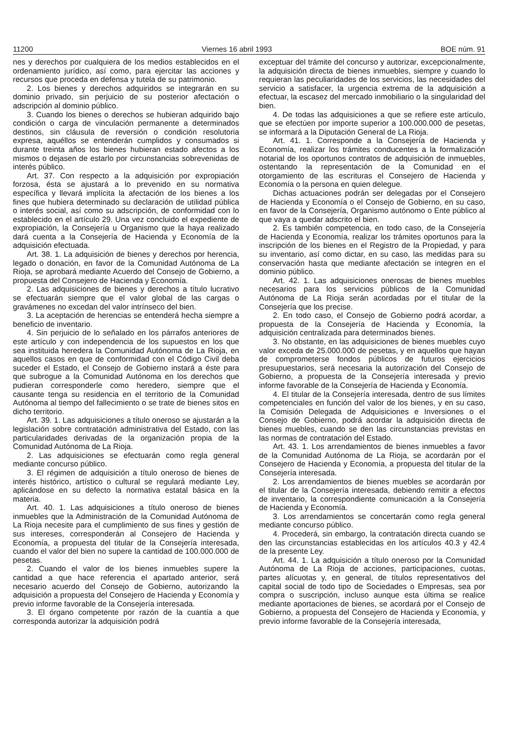11200 Viernes 16 abril 1993 BOE núm. 91
nes y derechos por cualquiera de los medios establecidos en el ordenamiento jurídico, así como, para ejercitar las acciones y recursos que proceda en defensa y tutela de su patrimonio.
2. Los bienes y derechos adquiridos se integrarán en su dominio privado, sin perjuicio de su posterior afectación o adscripción al dominio público.
3. Cuando los bienes o derechos se hubieran adquirido bajo condición o carga de vinculación permanente a determinados destinos, sin cláusula de reversión o condición resolutoria expresa, aquéllos se entenderán cumplidos y consumados si durante treinta años los bienes hubieran estado afectos a los mismos o dejasen de estarlo por circunstancias sobrevenidas de interés público.
Art. 37. Con respecto a la adquisición por expropiación forzosa, ésta se ajustará a lo prevenido en su normativa específica y llevará implícita la afectación de los bienes a los fines que hubiera determinado su declaración de utilidad pública o interés social, así como su adscripción, de conformidad con lo establecido en el artículo 29. Una vez concluido el expediente de expropiación, la Consejería u Organismo que la haya realizado dará cuenta a la Consejería de Hacienda y Economía de la adquisición efectuada.
Art. 38. 1. La adquisición de bienes y derechos por herencia, legado o donación, en favor de la Comunidad Autónoma de La Rioja, se aprobará mediante Acuerdo del Consejo de Gobierno, a propuesta del Consejero de Hacienda y Economía.
2. Las adquisiciones de bienes y derechos a título lucrativo se efectuarán siempre que el valor global de las cargas o gravámenes no excedan del valor intrínseco del bien.
3. La aceptación de herencias se entenderá hecha siempre a beneficio de inventario.
4. Sin perjuicio de lo señalado en los párrafos anteriores de este artículo y con independencia de los supuestos en los que sea instituida heredera la Comunidad Autónoma de La Rioja, en aquellos casos en que de conformidad con el Código Civil deba suceder el Estado, el Consejo de Gobierno instará a éste para que subrogue a la Comunidad Autónoma en los derechos que pudieran corresponderle como heredero, siempre que el causante tenga su residencia en el territorio de la Comunidad Autónoma al tiempo del fallecimiento o se trate de bienes sitos en dicho territorio.
Art. 39. 1. Las adquisiciones a título oneroso se ajustarán a la legislación sobre contratación administrativa del Estado, con las particularidades derivadas de la organización propia de la Comunidad Autónoma de La Rioja.
2. Las adquisiciones se efectuarán como regla general mediante concurso público.
3. El régimen de adquisición a título oneroso de bienes de interés histórico, artístico o cultural se regulará mediante Ley, aplicándose en su defecto la normativa estatal básica en la materia.
Art. 40. 1. Las adquisiciones a título oneroso de bienes inmuebles que la Administración de la Comunidad Autónoma de La Rioja necesite para el cumplimiento de sus fines y gestión de sus intereses, corresponderán al Consejero de Hacienda y Economía, a propuesta del titular de la Consejería interesada, cuando el valor del bien no supere la cantidad de 100.000.000 de pesetas.
2. Cuando el valor de los bienes inmuebles supere la cantidad a que hace referencia el apartado anterior, será necesario acuerdo del Consejo de Gobierno, autorizando la adquisición a propuesta del Consejero de Hacienda y Economía y previo informe favorable de la Consejería interesada.
3. El órgano competente por razón de la cuantía a que corresponda autorizar la adquisición podrá
exceptuar del trámite del concurso y autorizar, excepcionalmente, la adquisición directa de bienes inmuebles, siempre y cuando lo requieran las peculiaridades de los servicios, las necesidades del servicio a satisfacer, la urgencia extrema de la adquisición a efectuar, la escasez del mercado inmobiliario o la singularidad del bien.
4. De todas las adquisiciones a que se refiere este artículo, que se efectúen por importe superior a 100.000.000 de pesetas, se informará a la Diputación General de La Rioja.
Art. 41. 1. Corresponde a la Consejería de Hacienda y Economía, realizar los trámites conducentes a la formalización notarial de los oportunos contratos de adquisición de inmuebles, ostentando la representación de la Comunidad en el otorgamiento de las escrituras el Consejero de Hacienda y Economía o la persona en quien delegue.
Dichas actuaciones podrán ser delegadas por el Consejero de Hacienda y Economía o el Consejo de Gobierno, en su caso, en favor de la Consejería, Organismo autónomo o Ente público al que vaya a quedar adscrito el bien.
2. Es también competencia, en todo caso, de la Consejería de Hacienda y Economía, realizar los trámites oportunos para la inscripción de los bienes en el Registro de la Propiedad, y para su inventario, así como dictar, en su caso, las medidas para su conservación hasta que mediante afectación se integren en el dominio público.
Art. 42. 1. Las adquisiciones onerosas de bienes muebles necesarios para los servicios públicos de la Comunidad Autónoma de La Rioja serán acordadas por el titular de la Consejería que los precise.
2. En todo caso, el Consejo de Gobierno podrá acordar, a propuesta de la Consejería de Hacienda y Economía, la adquisición centralizada para determinados bienes.
3. No obstante, en las adquisiciones de bienes muebles cuyo valor exceda de 25.000.000 de pesetas, y en aquellos que hayan de comprometerse fondos públicos de futuros ejercicios presupuestarios, será necesaria la autorización del Consejo de Gobierno, a propuesta de la Consejería interesada y previo informe favorable de la Consejería de Hacienda y Economía.
4. El titular de la Consejería interesada, dentro de sus límites competenciales en función del valor de los bienes, y en su caso, la Comisión Delegada de Adquisiciones e Inversiones o el Consejo de Gobierno, podrá acordar la adquisición directa de bienes muebles, cuando se den las circunstancias previstas en las normas de contratación del Estado.
Art. 43. 1. Los arrendamientos de bienes inmuebles a favor de la Comunidad Autónoma de La Rioja, se acordarán por el Consejero de Hacienda y Economía, a propuesta del titular de la Consejería interesada.
2. Los arrendamientos de bienes muebles se acordarán por el titular de la Consejería interesada, debiendo remitir a efectos de inventario, la correspondiente comunicación a la Consejería de Hacienda y Economía.
3. Los arrendamientos se concertarán como regla general mediante concurso público.
4. Procederá, sin embargo, la contratación directa cuando se den las circunstancias establecidas en los artículos 40.3 y 42.4 de la presente Ley.
Art. 44. 1. La adquisición a título oneroso por la Comunidad Autónoma de La Rioja de acciones, participaciones, cuotas, partes alícuotas y, en general, de títulos representativos del capital social de todo tipo de Sociedades o Empresas, sea por compra o suscripción, incluso aunque esta última se realice mediante aportaciones de bienes, se acordará por el Consejo de Gobierno, a propuesta del Consejero de Hacienda y Economía, y previo informe favorable de la Consejería interesada,